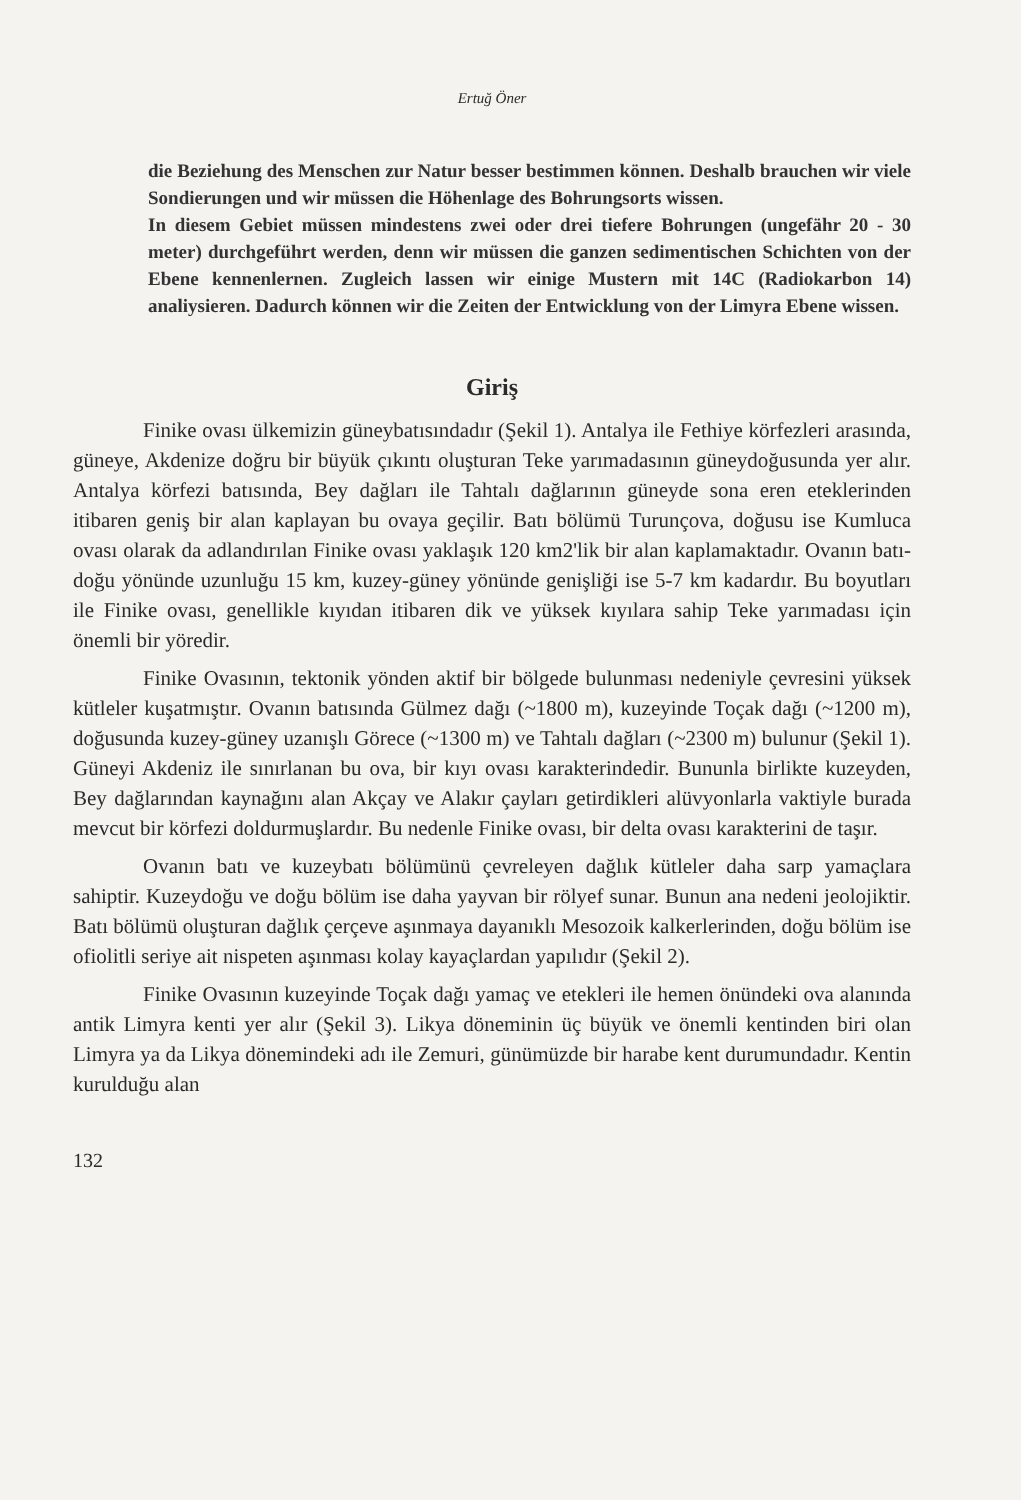Ertuğ Öner
die Beziehung des Menschen zur Natur besser bestimmen können. Deshalb brauchen wir viele Sondierungen und wir müssen die Höhenlage des Bohrungsorts wissen.
In diesem Gebiet müssen mindestens zwei oder drei tiefere Bohrungen (ungefähr 20 - 30 meter) durchgeführt werden, denn wir müssen die ganzen sedimentischen Schichten von der Ebene kennenlernen. Zugleich lassen wir einige Mustern mit 14C (Radiokarbon 14) analiysieren. Dadurch können wir die Zeiten der Entwicklung von der Limyra Ebene wissen.
Giriş
Finike ovası ülkemizin güneybatısındadır (Şekil 1). Antalya ile Fethiye körfezleri arasında, güneye, Akdenize doğru bir büyük çıkıntı oluşturan Teke yarımadasının güneydoğusunda yer alır. Antalya körfezi batısında, Bey dağları ile Tahtalı dağlarının güneyde sona eren eteklerinden itibaren geniş bir alan kaplayan bu ovaya geçilir. Batı bölümü Turunçova, doğusu ise Kumluca ovası olarak da adlandırılan Finike ovası yaklaşık 120 km2'lik bir alan kaplamaktadır. Ovanın batı-doğu yönünde uzunluğu 15 km, kuzey-güney yönünde genişliği ise 5-7 km kadardır. Bu boyutları ile Finike ovası, genellikle kıyıdan itibaren dik ve yüksek kıyılara sahip Teke yarımadası için önemli bir yöredir.
Finike Ovasının, tektonik yönden aktif bir bölgede bulunması nedeniyle çevresini yüksek kütleler kuşatmıştır. Ovanın batısında Gülmez dağı (~1800 m), kuzeyinde Toçak dağı (~1200 m), doğusunda kuzey-güney uzanışlı Görece (~1300 m) ve Tahtalı dağları (~2300 m) bulunur (Şekil 1). Güneyi Akdeniz ile sınırlanan bu ova, bir kıyı ovası karakterindedir. Bununla birlikte kuzeyden, Bey dağlarından kaynağını alan Akçay ve Alakır çayları getirdikleri alüvyonlarla vaktiyle burada mevcut bir körfezi doldurmuşlardır. Bu nedenle Finike ovası, bir delta ovası karakterini de taşır.
Ovanın batı ve kuzeybatı bölümünü çevreleyen dağlık kütleler daha sarp yamaçlara sahiptir. Kuzeydoğu ve doğu bölüm ise daha yayvan bir rölyef sunar. Bunun ana nedeni jeolojiktir. Batı bölümü oluşturan dağlık çerçeve aşınmaya dayanıklı Mesozoik kalkerlerinden, doğu bölüm ise ofiolitli seriye ait nispeten aşınması kolay kayaçlardan yapılıdır (Şekil 2).
Finike Ovasının kuzeyinde Toçak dağı yamaç ve etekleri ile hemen önündeki ova alanında antik Limyra kenti yer alır (Şekil 3). Likya döneminin üç büyük ve önemli kentinden biri olan Limyra ya da Likya dönemindeki adı ile Zemuri, günümüzde bir harabe kent durumundadır. Kentin kurulduğu alan
132